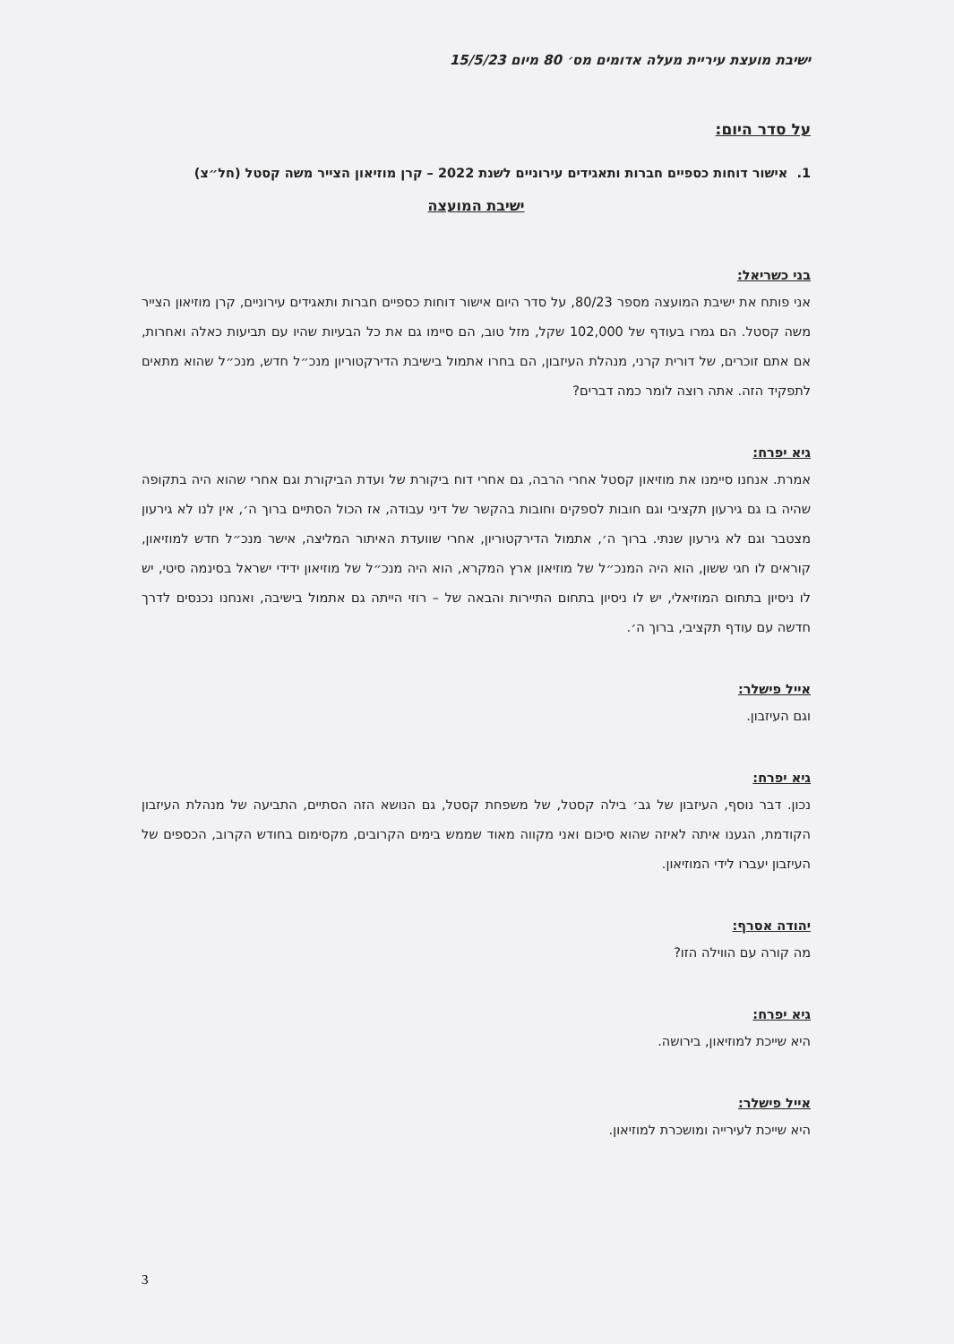ישיבת מועצת עיריית מעלה אדומים מס׳ 80 מיום 15/5/23
על סדר היום:
1. אישור דוחות כספיים חברות ותאגידים עירוניים לשנת 2022 – קרן מוזיאון הצייר משה קסטל (חל״צ)
ישיבת המועצה
בני כשריאל:
אני פותח את ישיבת המועצה מספר 80/23, על סדר היום אישור דוחות כספיים חברות ותאגידים עירוניים, קרן מוזיאון הצייר משה קסטל. הם גמרו בעודף של 102,000 שקל, מזל טוב, הם סיימו גם את כל הבעיות שהיו עם תביעות כאלה ואחרות, אם אתם זוכרים, של דורית קרני, מנהלת העיזבון, הם בחרו אתמול בישיבת הדירקטוריון מנכ״ל חדש, מנכ״ל שהוא מתאים לתפקיד הזה. אתה רוצה לומר כמה דברים?
גיא יפרח:
אמרת. אנחנו סיימנו את מוזיאון קסטל אחרי הרבה, גם אחרי דוח ביקורת של ועדת הביקורת וגם אחרי שהוא היה בתקופה שהיה בו גם גירעון תקציבי וגם חובות לספקים וחובות בהקשר של דיני עבודה, אז הכול הסתיים ברוך ה׳, אין לנו לא גירעון מצטבר וגם לא גירעון שנתי. ברוך ה׳, אתמול הדירקטוריון, אחרי שוועדת האיתור המליצה, אישר מנכ״ל חדש למוזיאון, קוראים לו חגי ששון, הוא היה המנכ״ל של מוזיאון ארץ המקרא, הוא היה מנכ״ל של מוזיאון ידידי ישראל בסינמה סיטי, יש לו ניסיון בתחום המוזיאלי, יש לו ניסיון בתחום התיירות והבאה של – רוזי הייתה גם אתמול בישיבה, ואנחנו נכנסים לדרך חדשה עם עודף תקציבי, ברוך ה׳.
אייל פישלר:
וגם העיזבון.
גיא יפרח:
נכון. דבר נוסף, העיזבון של גב׳ בילה קסטל, של משפחת קסטל, גם הנושא הזה הסתיים, התביעה של מנהלת העיזבון הקודמת, הגענו איתה לאיזה שהוא סיכום ואני מקווה מאוד שממש בימים הקרובים, מקסימום בחודש הקרוב, הכספים של העיזבון יעברו לידי המוזיאון.
יהודה אסרף:
מה קורה עם הווילה הזו?
גיא יפרח:
היא שייכת למוזיאון, בירושה.
אייל פישלר:
היא שייכת לעירייה ומושכרת למוזיאון.
3